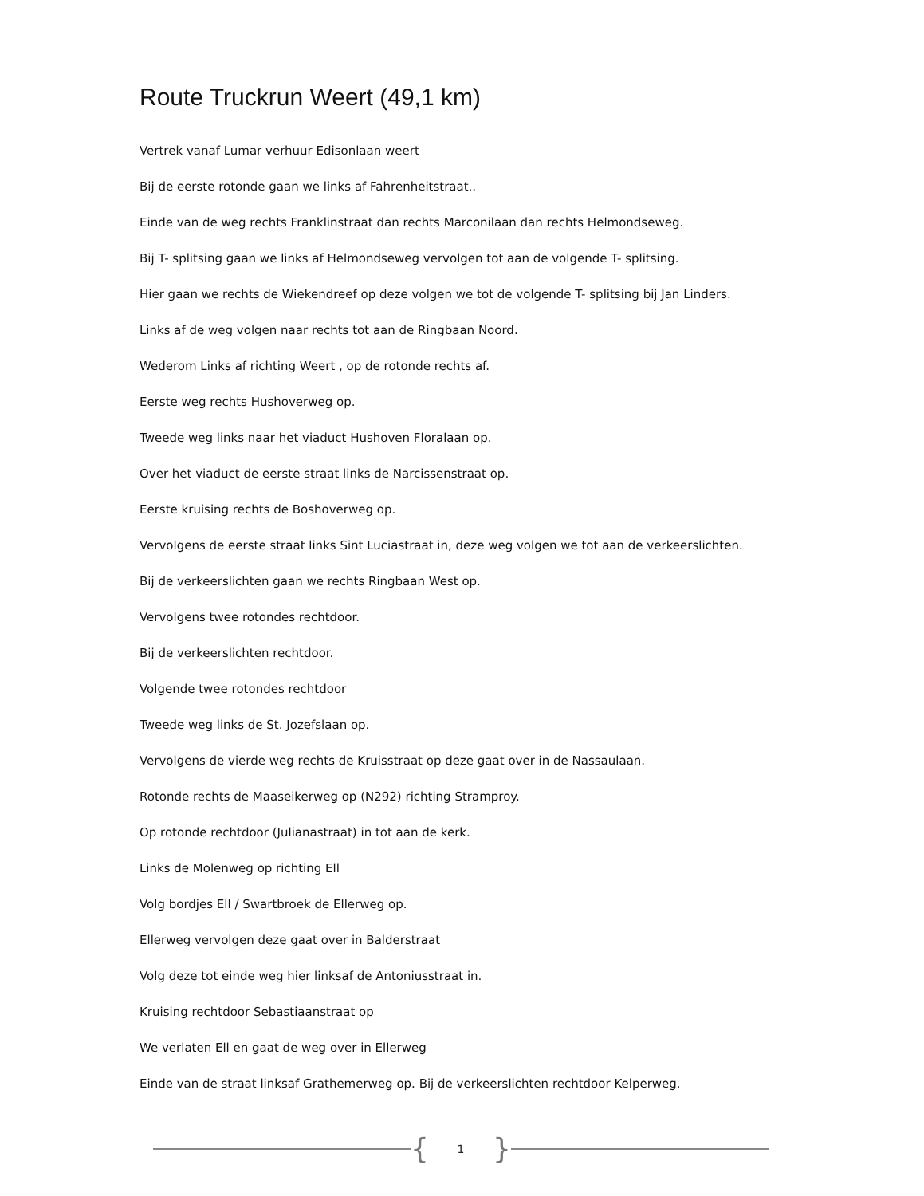Route Truckrun Weert (49,1 km)
Vertrek vanaf Lumar verhuur Edisonlaan weert
Bij de eerste rotonde gaan we links af Fahrenheitstraat..
Einde van de weg rechts Franklinstraat dan rechts Marconilaan dan rechts Helmondseweg.
Bij T- splitsing gaan we links af Helmondseweg vervolgen tot aan de volgende T- splitsing.
Hier gaan we rechts de Wiekendreef op deze volgen we tot de volgende T- splitsing bij Jan Linders.
Links af de weg volgen naar rechts tot aan de Ringbaan Noord.
Wederom Links af richting Weert , op de rotonde rechts af.
Eerste weg rechts Hushoverweg op.
Tweede weg links naar het viaduct Hushoven Floralaan op.
Over het viaduct de eerste straat links de Narcissenstraat op.
Eerste kruising rechts de Boshoverweg op.
Vervolgens de eerste straat links Sint Luciastraat in, deze weg volgen we tot aan de verkeerslichten.
Bij de verkeerslichten gaan we rechts Ringbaan West op.
Vervolgens twee rotondes rechtdoor.
Bij de verkeerslichten rechtdoor.
Volgende twee rotondes rechtdoor
Tweede weg links de St. Jozefslaan op.
Vervolgens de vierde weg rechts de Kruisstraat op deze gaat over in de Nassaulaan.
Rotonde rechts de Maaseikerweg op (N292) richting Stramproy.
Op rotonde rechtdoor (Julianastraat) in tot aan de kerk.
Links de Molenweg op richting Ell
Volg bordjes Ell / Swartbroek de Ellerweg op.
Ellerweg vervolgen deze gaat over in Balderstraat
Volg deze tot einde weg hier linksaf de Antoniusstraat in.
Kruising rechtdoor Sebastiaanstraat op
We verlaten Ell en gaat de weg over in Ellerweg
Einde van de straat linksaf Grathemerweg op. Bij de verkeerslichten rechtdoor Kelperweg.
{
1
}